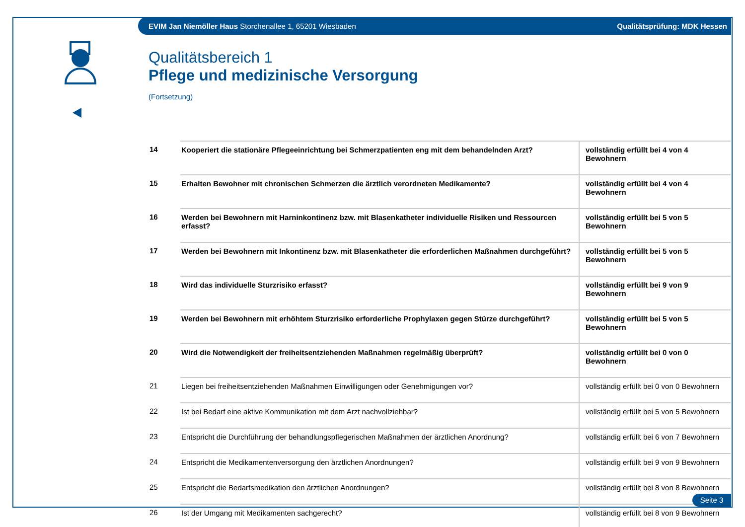EVIM Jan Niemöller Haus Storchenallee 1, 65201 Wiesbaden Qualitätsprüfung: MDK Hessen
Qualitätsbereich 1
Pflege und medizinische Versorgung
(Fortsetzung)
| 14 | Kooperiert die stationäre Pflegeeinrichtung bei Schmerzpatienten eng mit dem behandelnden Arzt? | vollständig erfüllt bei 4 von 4 Bewohnern |
| 15 | Erhalten Bewohner mit chronischen Schmerzen die ärztlich verordneten Medikamente? | vollständig erfüllt bei 4 von 4 Bewohnern |
| 16 | Werden bei Bewohnern mit Harninkontinenz bzw. mit Blasenkatheter individuelle Risiken und Ressourcen erfasst? | vollständig erfüllt bei 5 von 5 Bewohnern |
| 17 | Werden bei Bewohnern mit Inkontinenz bzw. mit Blasenkatheter die erforderlichen Maßnahmen durchgeführt? | vollständig erfüllt bei 5 von 5 Bewohnern |
| 18 | Wird das individuelle Sturzrisiko erfasst? | vollständig erfüllt bei 9 von 9 Bewohnern |
| 19 | Werden bei Bewohnern mit erhöhtem Sturzrisiko erforderliche Prophylaxen gegen Stürze durchgeführt? | vollständig erfüllt bei 5 von 5 Bewohnern |
| 20 | Wird die Notwendigkeit der freiheitsentziehenden Maßnahmen regelmäßig überprüft? | vollständig erfüllt bei 0 von 0 Bewohnern |
| 21 | Liegen bei freiheitsentziehenden Maßnahmen Einwilligungen oder Genehmigungen vor? | vollständig erfüllt bei 0 von 0 Bewohnern |
| 22 | Ist bei Bedarf eine aktive Kommunikation mit dem Arzt nachvollziehbar? | vollständig erfüllt bei 5 von 5 Bewohnern |
| 23 | Entspricht die Durchführung der behandlungspflegerischen Maßnahmen der ärztlichen Anordnung? | vollständig erfüllt bei 6 von 7 Bewohnern |
| 24 | Entspricht die Medikamentenversorgung den ärztlichen Anordnungen? | vollständig erfüllt bei 9 von 9 Bewohnern |
| 25 | Entspricht die Bedarfsmedikation den ärztlichen Anordnungen? | vollständig erfüllt bei 8 von 8 Bewohnern |
| 26 | Ist der Umgang mit Medikamenten sachgerecht? | vollständig erfüllt bei 8 von 9 Bewohnern |
Seite 3